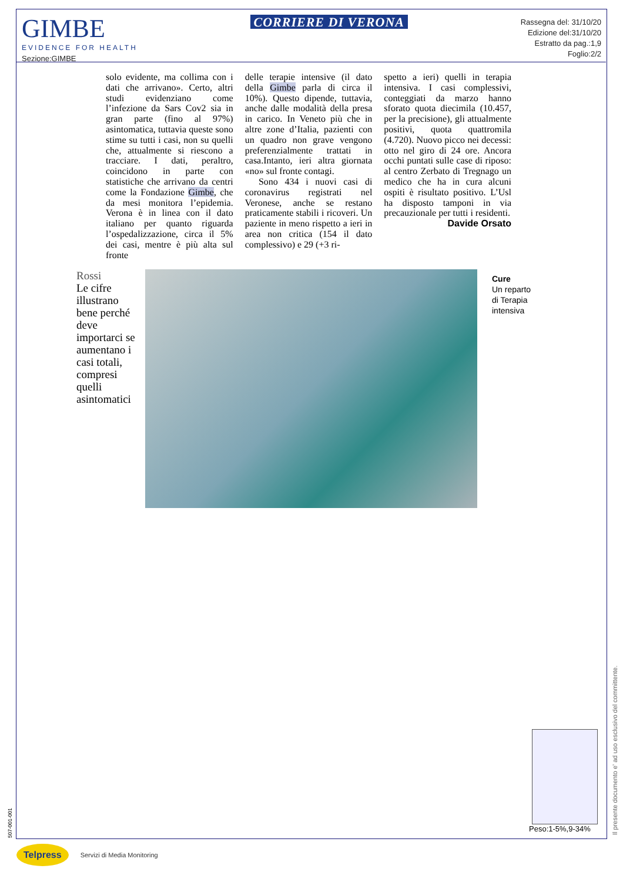GIMBE
EVIDENCE FOR HEALTH
Sezione:GIMBE
CORRIERE DI VERONA
Rassegna del: 31/10/20
Edizione del:31/10/20
Estratto da pag.:1,9
Foglio:2/2
solo evidente, ma collima con i dati che arrivano». Certo, altri studi evidenziano come l’infezione da Sars Cov2 sia in gran parte (fino al 97%) asintomatica, tuttavia queste sono stime su tutti i casi, non su quelli che, attualmente si riescono a tracciare. I dati, peraltro, coincidono in parte con statistiche che arrivano da centri come la Fondazione Gimbe, che da mesi monitora l’epidemia. Verona è in linea con il dato italiano per quanto riguarda l’ospedalizzazione, circa il 5% dei casi, mentre è più alta sul fronte
delle terapie intensive (il dato della Gimbe parla di circa il 10%). Questo dipende, tuttavia, anche dalle modalità della presa in carico. In Veneto più che in altre zone d’Italia, pazienti con un quadro non grave vengono preferenzialmente trattati in casa.Intanto, ieri altra giornata «no» sul fronte contagi.
Sono 434 i nuovi casi di coronavirus registrati nel Veronese, anche se restano praticamente stabili i ricoveri. Un paziente in meno rispetto a ieri in area non critica (154 il dato complessivo) e 29 (+3 ri-
spetto a ieri) quelli in terapia intensiva. I casi complessivi, conteggiati da marzo hanno sforato quota diecimila (10.457, per la precisione), gli attualmente positivi, quota quattromila (4.720). Nuovo picco nei decessi: otto nel giro di 24 ore. Ancora occhi puntati sulle case di riposo: al centro Zerbato di Tregnago un medico che ha in cura alcuni ospiti è risultato positivo. L’Usl ha disposto tamponi in via precauzionale per tutti i residenti.
Davide Orsato
Rossi
Le cifre illustrano bene perché deve importarci se aumentano i casi totali, compresi quelli asintomatici
Cure
Un reparto
di Terapia
intensiva
Peso:1-5%,9-34%
Il presente documento e' ad uso esclusivo del committente.
507-001-001
Telpress Servizi di Media Monitoring